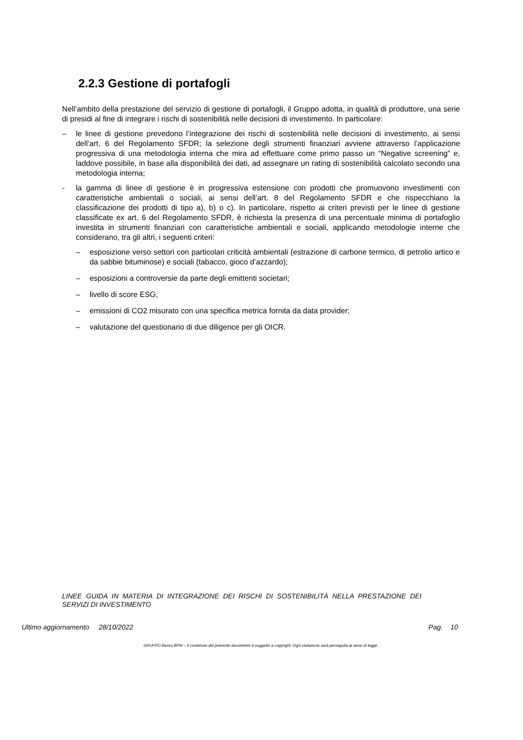2.2.3 Gestione di portafogli
Nell’ambito della prestazione del servizio di gestione di portafogli, il Gruppo adotta, in qualità di produttore, una serie di presidi al fine di integrare i rischi di sostenibilità nelle decisioni di investimento. In particolare:
– le linee di gestione prevedono l’integrazione dei rischi di sostenibilità nelle decisioni di investimento, ai sensi dell’art. 6 del Regolamento SFDR; la selezione degli strumenti finanziari avviene attraverso l’applicazione progressiva di una metodologia interna che mira ad effettuare come primo passo un “Negative screening” e, laddove possibile, in base alla disponibilità dei dati, ad assegnare un rating di sostenibilità calcolato secondo una metodologia interna;
- la gamma di linee di gestione è in progressiva estensione con prodotti che promuovono investimenti con caratteristiche ambientali o sociali, ai sensi dell’art. 8 del Regolamento SFDR e che rispecchiano la classificazione dei prodotti di tipo a), b) o c). In particolare, rispetto ai criteri previsti per le linee di gestione classificate ex art. 6 del Regolamento SFDR, è richiesta la presenza di una percentuale minima di portafoglio investita in strumenti finanziari con caratteristiche ambientali e sociali, applicando metodologie interne che considerano, tra gli altri, i seguenti criteri:
– esposizione verso settori con particolari criticità ambientali (estrazione di carbone termico, di petrolio artico e da sabbie bituminose) e sociali (tabacco, gioco d’azzardo);
– esposizioni a controversie da parte degli emittenti societari;
– livello di score ESG;
– emissioni di CO2 misurato con una specifica metrica fornita da data provider;
– valutazione del questionario di due diligence per gli OICR.
LINEE GUIDA IN MATERIA DI INTEGRAZIONE DEI RISCHI DI SOSTENIBILITÀ NELLA PRESTAZIONE DEI SERVIZI DI INVESTIMENTO
Ultimo aggiornamento 28/10/2022 Pag. 10
GRUPPO Banco BPM – Il contenuto del presente documento è soggetto a copyright. Ogni violazione sarà perseguita ai sensi di legge..